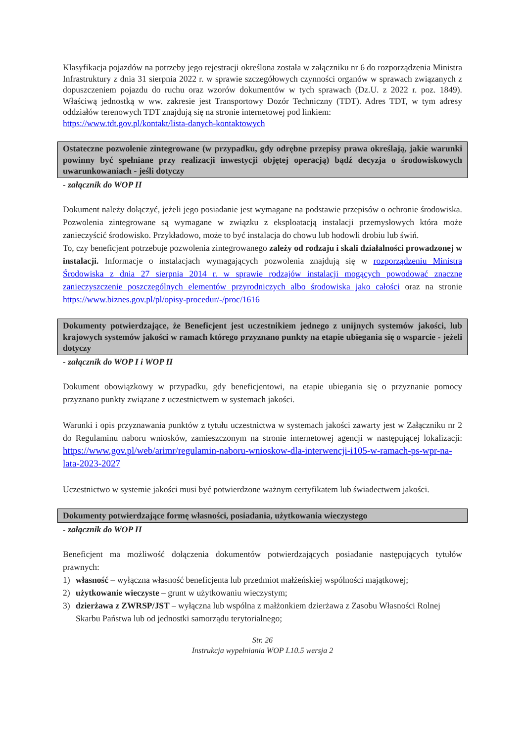Klasyfikacja pojazdów na potrzeby jego rejestracji określona została w załączniku nr 6 do rozporządzenia Ministra Infrastruktury z dnia 31 sierpnia 2022 r. w sprawie szczegółowych czynności organów w sprawach związanych z dopuszczeniem pojazdu do ruchu oraz wzorów dokumentów w tych sprawach (Dz.U. z 2022 r. poz. 1849). Właściwą jednostką w ww. zakresie jest Transportowy Dozór Techniczny (TDT). Adres TDT, w tym adresy oddziałów terenowych TDT znajdują się na stronie internetowej pod linkiem:
https://www.tdt.gov.pl/kontakt/lista-danych-kontaktowych
Ostateczne pozwolenie zintegrowane (w przypadku, gdy odrębne przepisy prawa określają, jakie warunki powinny być spełniane przy realizacji inwestycji objętej operacją) bądź decyzja o środowiskowych uwarunkowaniach - jeśli dotyczy
- załącznik do WOP II
Dokument należy dołączyć, jeżeli jego posiadanie jest wymagane na podstawie przepisów o ochronie środowiska. Pozwolenia zintegrowane są wymagane w związku z eksploatacją instalacji przemysłowych która może zanieczyścić środowisko. Przykładowo, może to być instalacja do chowu lub hodowli drobiu lub świń.
To, czy beneficjent potrzebuje pozwolenia zintegrowanego zależy od rodzaju i skali działalności prowadzonej w instalacji. Informacje o instalacjach wymagających pozwolenia znajdują się w rozporządzeniu Ministra Środowiska z dnia 27 sierpnia 2014 r. w sprawie rodzajów instalacji mogących powodować znaczne zanieczyszczenie poszczególnych elementów przyrodniczych albo środowiska jako całości oraz na stronie https://www.biznes.gov.pl/pl/opisy-procedur/-/proc/1616
Dokumenty potwierdzające, że Beneficjent jest uczestnikiem jednego z unijnych systemów jakości, lub krajowych systemów jakości w ramach którego przyznano punkty na etapie ubiegania się o wsparcie - jeżeli dotyczy
- załącznik do WOP I i WOP II
Dokument obowiązkowy w przypadku, gdy beneficjentowi, na etapie ubiegania się o przyznanie pomocy przyznano punkty związane z uczestnictwem w systemach jakości.
Warunki i opis przyznawania punktów z tytułu uczestnictwa w systemach jakości zawarty jest w Załączniku nr 2 do Regulaminu naboru wniosków, zamieszczonym na stronie internetowej agencji w następującej lokalizacji: https://www.gov.pl/web/arimr/regulamin-naboru-wnioskow-dla-interwencji-i105-w-ramach-ps-wpr-na-lata-2023-2027
Uczestnictwo w systemie jakości musi być potwierdzone ważnym certyfikatem lub świadectwem jakości.
Dokumenty potwierdzające formę własności, posiadania, użytkowania wieczystego
- załącznik do WOP II
Beneficjent ma możliwość dołączenia dokumentów potwierdzających posiadanie następujących tytułów prawnych:
1) własność – wyłączna własność beneficjenta lub przedmiot małżeńskiej wspólności majątkowej;
2) użytkowanie wieczyste – grunt w użytkowaniu wieczystym;
3) dzierżawa z ZWRSP/JST – wyłączna lub wspólna z małżonkiem dzierżawa z Zasobu Własności Rolnej Skarbu Państwa lub od jednostki samorządu terytorialnego;
Str. 26
Instrukcja wypełniania WOP I.10.5 wersja 2